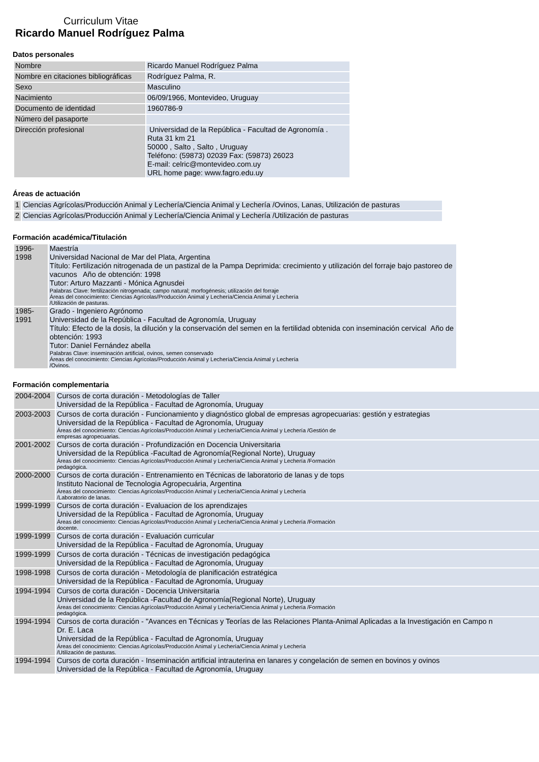Curriculum Vitae
Ricardo Manuel Rodríguez Palma
Datos personales
| Nombre | Ricardo Manuel Rodríguez Palma |
| Nombre en citaciones bibliográficas | Rodríguez Palma, R. |
| Sexo | Masculino |
| Nacimiento | 06/09/1966, Montevideo, Uruguay |
| Documento de identidad | 1960786-9 |
| Número del pasaporte | |
| Dirección profesional | Universidad de la República - Facultad de Agronomía . Ruta 31 km 21 50000 , Salto , Salto , Uruguay Teléfono: (59873) 02039 Fax: (59873) 26023 E-mail: celric@montevideo.com.uy URL home page: www.fagro.edu.uy |
Áreas de actuación
| 1 | Ciencias Agrícolas/Producción Animal y Lechería/Ciencia Animal y Lechería /Ovinos, Lanas, Utilización de pasturas |
| 2 | Ciencias Agrícolas/Producción Animal y Lechería/Ciencia Animal y Lechería /Utilización de pasturas |
Formación académica/Titulación
| 1996-1998 | Maestría Universidad Nacional de Mar del Plata, Argentina Título: Fertilización nitrogenada de un pastizal de la Pampa Deprimida: crecimiento y utilización del forraje bajo pastoreo de vacunos Año de obtención: 1998 Tutor: Arturo Mazzanti - Mónica Agnusdei Palabras Clave: fertilización nitrogenada; campo natural; morfogénesis; utilización del forraje Áreas del conocimiento: Ciencias Agrícolas/Producción Animal y Lechería/Ciencia Animal y Lechería /Utilización de pasturas. |
| 1985-1991 | Grado - Ingeniero Agrónomo Universidad de la República - Facultad de Agronomía, Uruguay Título: Efecto de la dosis, la dilución y la conservación del semen en la fertilidad obtenida con inseminación cervical Año de obtención: 1993 Tutor: Daniel Fernández abella Palabras Clave: inseminación artificial, ovinos, semen conservado Áreas del conocimiento: Ciencias Agrícolas/Producción Animal y Lechería/Ciencia Animal y Lechería /Ovinos. |
Formación complementaria
| 2004-2004 | Cursos de corta duración - Metodologías de Taller Universidad de la República - Facultad de Agronomía, Uruguay |
| 2003-2003 | Cursos de corta duración - Funcionamiento y diagnóstico global de empresas agropecuarias: gestión y estrategias Universidad de la República - Facultad de Agronomía, Uruguay Áreas del conocimiento: Ciencias Agrícolas/Producción Animal y Lechería/Ciencia Animal y Lechería /Gestión de empresas agropecuarias. |
| 2001-2002 | Cursos de corta duración - Profundización en Docencia Universitaria Universidad de la República -Facultad de Agronomía(Regional Norte), Uruguay Áreas del conocimiento: Ciencias Agrícolas/Producción Animal y Lechería/Ciencia Animal y Lechería /Formación pedagógica. |
| 2000-2000 | Cursos de corta duración - Entrenamiento en Técnicas de laboratorio de lanas y de tops Instituto Nacional de Tecnologia Agropecuária, Argentina Áreas del conocimiento: Ciencias Agrícolas/Producción Animal y Lechería/Ciencia Animal y Lechería /Laboratorio de lanas. |
| 1999-1999 | Cursos de corta duración - Evaluacion de los aprendizajes Universidad de la República - Facultad de Agronomía, Uruguay Áreas del conocimiento: Ciencias Agrícolas/Producción Animal y Lechería/Ciencia Animal y Lechería /Formación docente. |
| 1999-1999 | Cursos de corta duración - Evaluación curricular Universidad de la República - Facultad de Agronomía, Uruguay |
| 1999-1999 | Cursos de corta duración - Técnicas de investigación pedagógica Universidad de la República - Facultad de Agronomía, Uruguay |
| 1998-1998 | Cursos de corta duración - Metodología de planificación estratégica Universidad de la República - Facultad de Agronomía, Uruguay |
| 1994-1994 | Cursos de corta duración - Docencia Universitaria Universidad de la República -Facultad de Agronomía(Regional Norte), Uruguay Áreas del conocimiento: Ciencias Agrícolas/Producción Animal y Lechería/Ciencia Animal y Lechería /Formación pedagógica. |
| 1994-1994 | Cursos de corta duración - "Avances en Técnicas y Teorías de las Relaciones Planta-Animal Aplicadas a la Investigación en Campo n Dr. E. Laca Universidad de la República - Facultad de Agronomía, Uruguay Áreas del conocimiento: Ciencias Agrícolas/Producción Animal y Lechería/Ciencia Animal y Lechería /Utilización de pasturas. |
| 1994-1994 | Cursos de corta duración - Inseminación artificial intrauterina en lanares y congelación de semen en bovinos y ovinos Universidad de la República - Facultad de Agronomía, Uruguay |